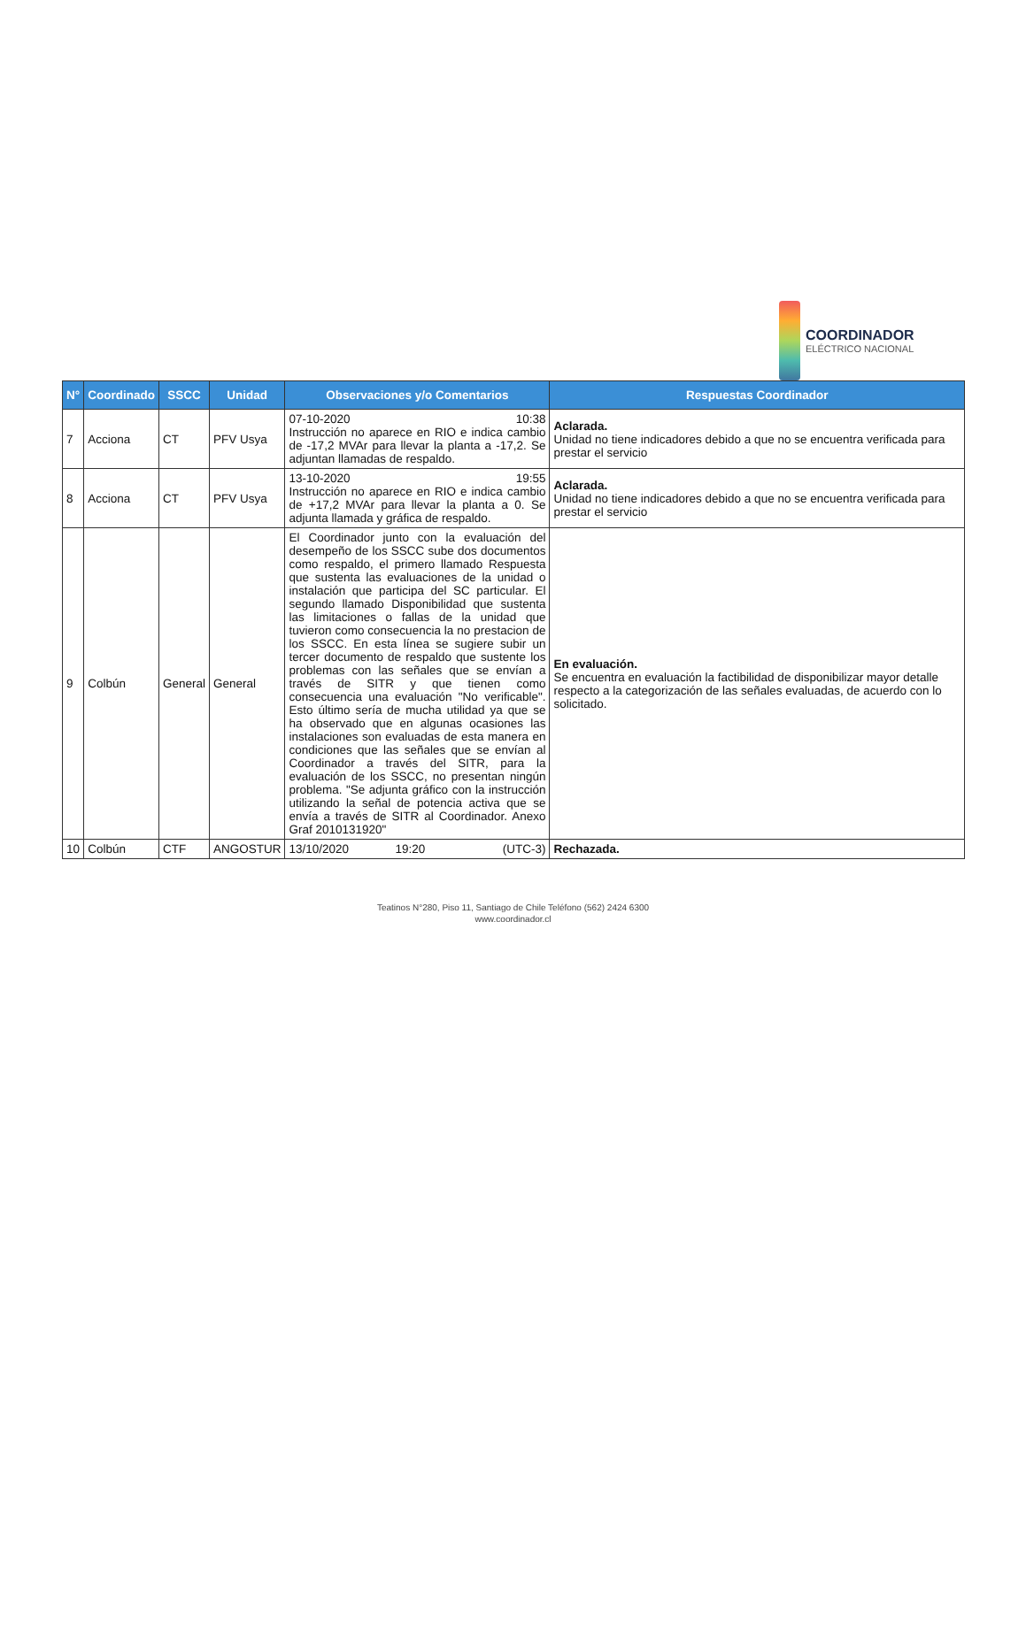COORDINADOR
ELÉCTRICO NACIONAL
| N° | Coordinado | SSCC | Unidad | Observaciones y/o Comentarios | Respuestas Coordinador |
| --- | --- | --- | --- | --- | --- |
| 7 | Acciona | CT | PFV Usya | 07-10-2020 10:38 Instrucción no aparece en RIO e indica cambio de -17,2 MVAr para llevar la planta a -17,2. Se adjuntan llamadas de respaldo. | Aclarada. Unidad no tiene indicadores debido a que no se encuentra verificada para prestar el servicio |
| 8 | Acciona | CT | PFV Usya | 13-10-2020 19:55 Instrucción no aparece en RIO e indica cambio de +17,2 MVAr para llevar la planta a 0. Se adjunta llamada y gráfica de respaldo. | Aclarada. Unidad no tiene indicadores debido a que no se encuentra verificada para prestar el servicio |
| 9 | Colbún | General | General | El Coordinador junto con la evaluación del desempeño de los SSCC sube dos documentos como respaldo, el primero llamado Respuesta que sustenta las evaluaciones de la unidad o instalación que participa del SC particular. El segundo llamado Disponibilidad que sustenta las limitaciones o fallas de la unidad que tuvieron como consecuencia la no prestacion de los SSCC. En esta línea se sugiere subir un tercer documento de respaldo que sustente los problemas con las señales que se envían a través de SITR y que tienen como consecuencia una evaluación "No verificable". Esto último sería de mucha utilidad ya que se ha observado que en algunas ocasiones las instalaciones son evaluadas de esta manera en condiciones que las señales que se envían al Coordinador a través del SITR, para la evaluación de los SSCC, no presentan ningún problema. "Se adjunta gráfico con la instrucción utilizando la señal de potencia activa que se envía a través de SITR al Coordinador. Anexo Graf 2010131920" | En evaluación. Se encuentra en evaluación la factibilidad de disponibilizar mayor detalle respecto a la categorización de las señales evaluadas, de acuerdo con lo solicitado. |
| 10 | Colbún | CTF | ANGOSTUR | 13/10/2020 19:20 (UTC-3) | Rechazada. |
Teatinos N°280, Piso 11, Santiago de Chile Teléfono (562) 2424 6300
www.coordinador.cl